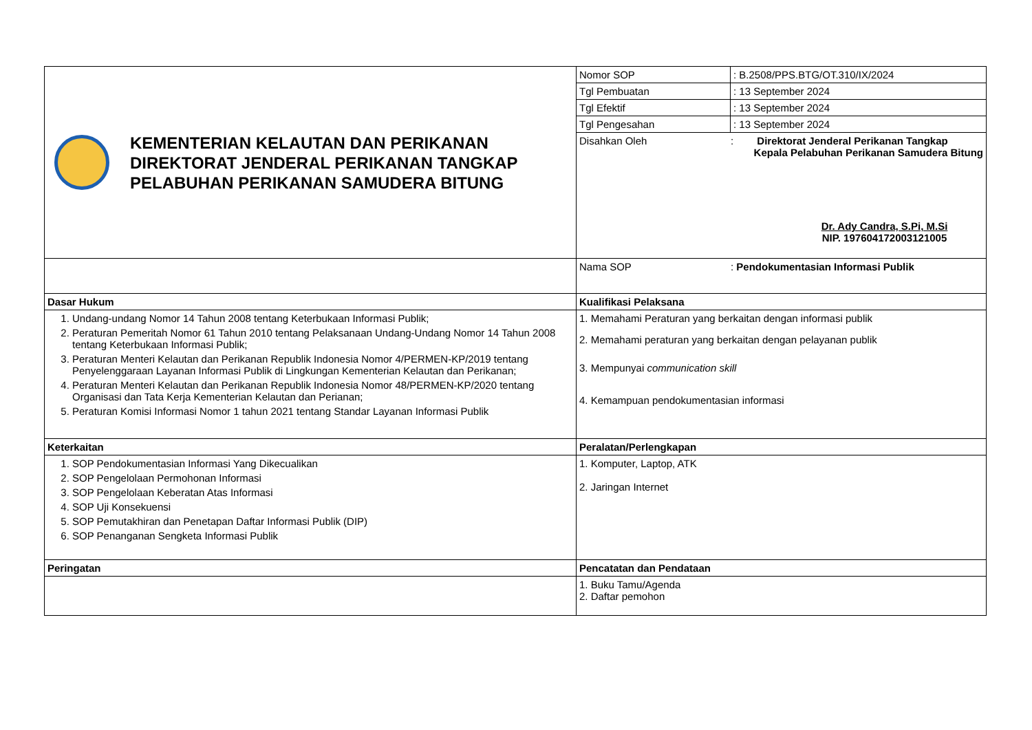| KEMENTERIAN KELAUTAN DAN PERIKANAN DIREKTORAT JENDERAL PERIKANAN TANGKAP PELABUHAN PERIKANAN SAMUDERA BITUNG | Nomor SOP | : B.2508/PPS.BTG/OT.310/IX/2024 |
| | Tgl Pembuatan | : 13 September 2024 |
| | Tgl Efektif | : 13 September 2024 |
| | Tgl Pengesahan | : 13 September 2024 |
| | Disahkan Oleh : Direktorat Jenderal Perikanan Tangkap Kepala Pelabuhan Perikanan Samudera Bitung Dr. Ady Candra, S.Pi, M.Si NIP. 197604172003121005 | |
| | Nama SOP : Pendokumentasian Informasi Publik | |
| Dasar Hukum | Kualifikasi Pelaksana | |
| 1. Undang-undang Nomor 14 Tahun 2008 tentang Keterbukaan Informasi Publik; 2. Peraturan Pemeritah Nomor 61 Tahun 2010 tentang Pelaksanaan Undang-Undang Nomor 14 Tahun 2008 tentang Keterbukaan Informasi Publik; 3. Peraturan Menteri Kelautan dan Perikanan Republik Indonesia Nomor 4/PERMEN-KP/2019 tentang Penyelenggaraan Layanan Informasi Publik di Lingkungan Kementerian Kelautan dan Perikanan; 4. Peraturan Menteri Kelautan dan Perikanan Republik Indonesia Nomor 48/PERMEN-KP/2020 tentang Organisasi dan Tata Kerja Kementerian Kelautan dan Perianan; 5. Peraturan Komisi Informasi Nomor 1 tahun 2021 tentang Standar Layanan Informasi Publik | 1. Memahami Peraturan yang berkaitan dengan informasi publik 2. Memahami peraturan yang berkaitan dengan pelayanan publik 3. Mempunyai communication skill 4. Kemampuan pendokumentasian informasi | |
| Keterkaitan | Peralatan/Perlengkapan | |
| 1. SOP Pendokumentasian Informasi Yang Dikecualikan 2. SOP Pengelolaan Permohonan Informasi 3. SOP Pengelolaan Keberatan Atas Informasi 4. SOP Uji Konsekuensi 5. SOP Pemutakhiran dan Penetapan Daftar Informasi Publik (DIP) 6. SOP Penanganan Sengketa Informasi Publik | 1. Komputer, Laptop, ATK 2. Jaringan Internet | |
| Peringatan | Pencatatan dan Pendataan | |
| | 1. Buku Tamu/Agenda 2. Daftar pemohon | |